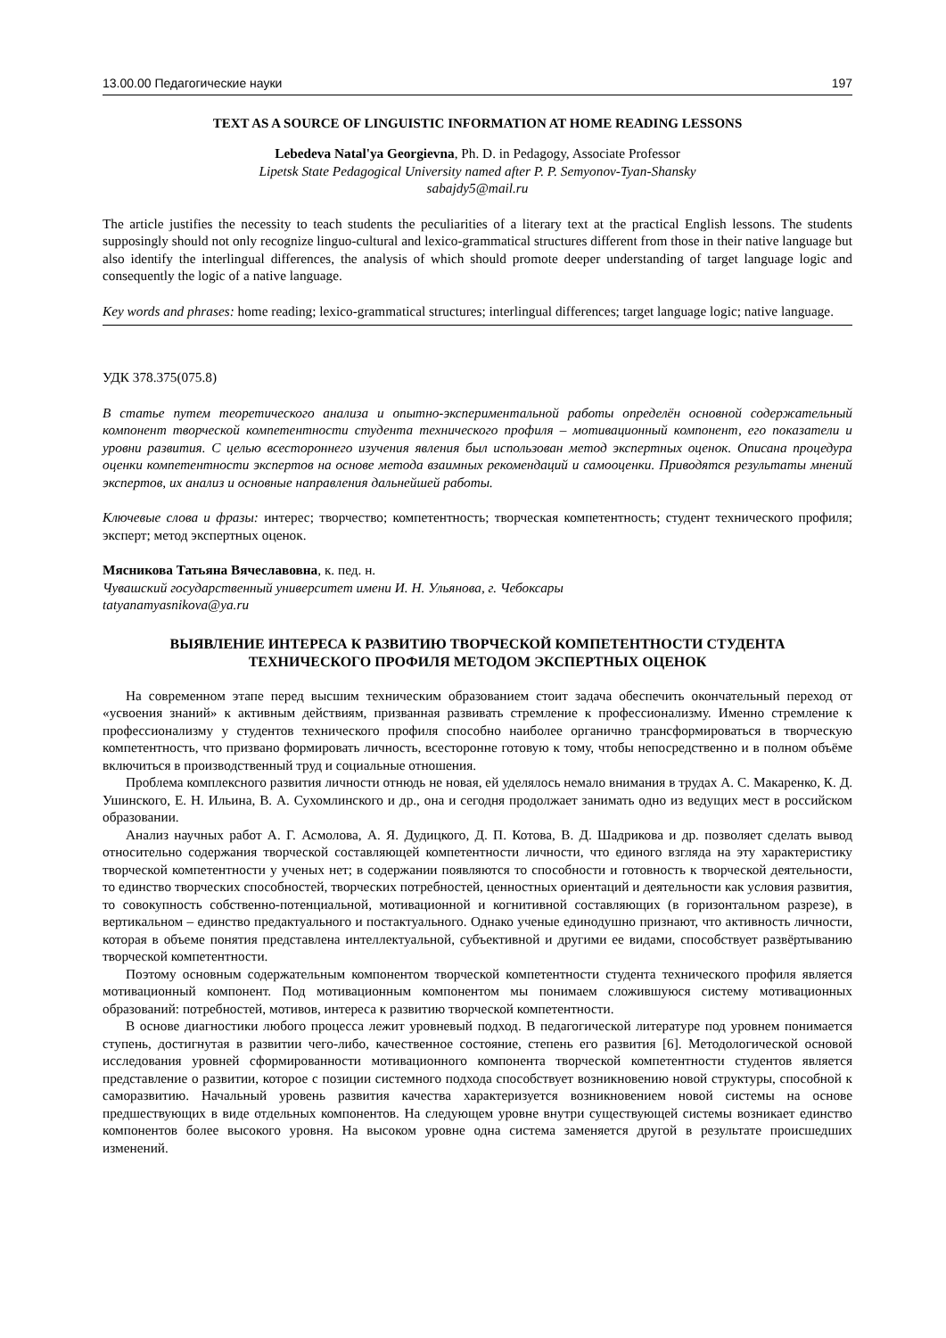13.00.00 Педагогические науки 197
TEXT AS A SOURCE OF LINGUISTIC INFORMATION AT HOME READING LESSONS
Lebedeva Natal'ya Georgievna, Ph. D. in Pedagogy, Associate Professor
Lipetsk State Pedagogical University named after P. P. Semyonov-Tyan-Shansky
sabajdy5@mail.ru
The article justifies the necessity to teach students the peculiarities of a literary text at the practical English lessons. The students supposingly should not only recognize linguo-cultural and lexico-grammatical structures different from those in their native language but also identify the interlingual differences, the analysis of which should promote deeper understanding of target language logic and consequently the logic of a native language.
Key words and phrases: home reading; lexico-grammatical structures; interlingual differences; target language logic; native language.
УДК 378.375(075.8)
В статье путем теоретического анализа и опытно-экспериментальной работы определён основной содержательный компонент творческой компетентности студента технического профиля – мотивационный компонент, его показатели и уровни развития. С целью всестороннего изучения явления был использован метод экспертных оценок. Описана процедура оценки компетентности экспертов на основе метода взаимных рекомендаций и самооценки. Приводятся результаты мнений экспертов, их анализ и основные направления дальнейшей работы.
Ключевые слова и фразы: интерес; творчество; компетентность; творческая компетентность; студент технического профиля; эксперт; метод экспертных оценок.
Мясникова Татьяна Вячеславовна, к. пед. н.
Чувашский государственный университет имени И. Н. Ульянова, г. Чебоксары
tatyanamyasnikova@ya.ru
ВЫЯВЛЕНИЕ ИНТЕРЕСА К РАЗВИТИЮ ТВОРЧЕСКОЙ КОМПЕТЕНТНОСТИ СТУДЕНТА
ТЕХНИЧЕСКОГО ПРОФИЛЯ МЕТОДОМ ЭКСПЕРТНЫХ ОЦЕНОК
На современном этапе перед высшим техническим образованием стоит задача обеспечить окончательный переход от «усвоения знаний» к активным действиям, призванная развивать стремление к профессионализму. Именно стремление к профессионализму у студентов технического профиля способно наиболее органично трансформироваться в творческую компетентность, что призвано формировать личность, всесторонне готовую к тому, чтобы непосредственно и в полном объёме включиться в производственный труд и социальные отношения.
Проблема комплексного развития личности отнюдь не новая, ей уделялось немало внимания в трудах А. С. Макаренко, К. Д. Ушинского, Е. Н. Ильина, В. А. Сухомлинского и др., она и сегодня продолжает занимать одно из ведущих мест в российском образовании.
Анализ научных работ А. Г. Асмолова, А. Я. Дудицкого, Д. П. Котова, В. Д. Шадрикова и др. позволяет сделать вывод относительно содержания творческой составляющей компетентности личности, что единого взгляда на эту характеристику творческой компетентности у ученых нет; в содержании появляются то способности и готовность к творческой деятельности, то единство творческих способностей, творческих потребностей, ценностных ориентаций и деятельности как условия развития, то совокупность собственно-потенциальной, мотивационной и когнитивной составляющих (в горизонтальном разрезе), в вертикальном – единство предактуального и постактуального. Однако ученые единодушно признают, что активность личности, которая в объеме понятия представлена интеллектуальной, субъективной и другими ее видами, способствует развёртыванию творческой компетентности.
Поэтому основным содержательным компонентом творческой компетентности студента технического профиля является мотивационный компонент. Под мотивационным компонентом мы понимаем сложившуюся систему мотивационных образований: потребностей, мотивов, интереса к развитию творческой компетентности.
В основе диагностики любого процесса лежит уровневый подход. В педагогической литературе под уровнем понимается ступень, достигнутая в развитии чего-либо, качественное состояние, степень его развития [6]. Методологической основой исследования уровней сформированности мотивационного компонента творческой компетентности студентов является представление о развитии, которое с позиции системного подхода способствует возникновению новой структуры, способной к саморазвитию. Начальный уровень развития качества характеризуется возникновением новой системы на основе предшествующих в виде отдельных компонентов. На следующем уровне внутри существующей системы возникает единство компонентов более высокого уровня. На высоком уровне одна система заменяется другой в результате происшедших изменений.